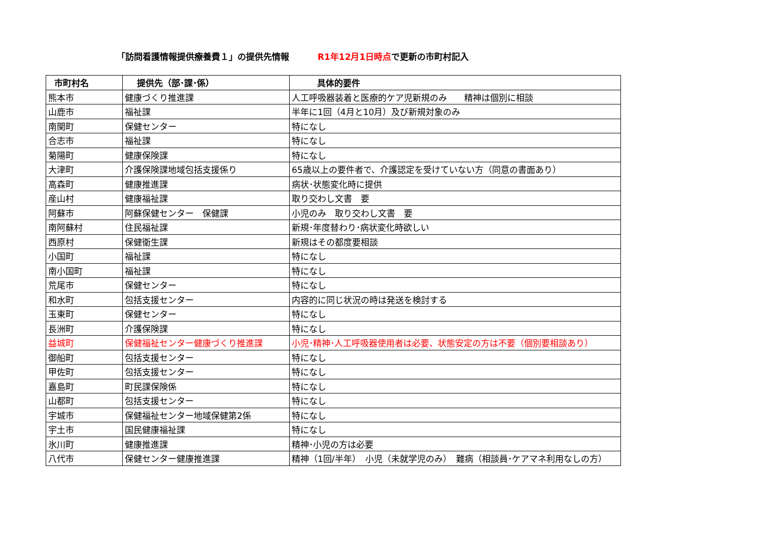「訪問看護情報提供療養費１」の提供先情報 R1年12月1日時点で更新の市町村記入
| 市町村名 | 提供先（部･課･係） | 具体的要件 |
| --- | --- | --- |
| 熊本市 | 健康づくり推進課 | 人工呼吸器装着と医療的ケア児新規のみ 精神は個別に相談 |
| 山鹿市 | 福祉課 | 半年に1回（4月と10月）及び新規対象のみ |
| 南関町 | 保健センター | 特になし |
| 合志市 | 福祉課 | 特になし |
| 菊陽町 | 健康保険課 | 特になし |
| 大津町 | 介護保険課地域包括支援係り | 65歳以上の要件者で、介護認定を受けていない方（同意の書面あり） |
| 高森町 | 健康推進課 | 病状･状態変化時に提供 |
| 産山村 | 健康福祉課 | 取り交わし文書 要 |
| 阿蘇市 | 阿蘇保健センター 保健課 | 小児のみ 取り交わし文書 要 |
| 南阿蘇村 | 住民福祉課 | 新規･年度替わり･病状変化時欲しい |
| 西原村 | 保健衛生課 | 新規はその都度要相談 |
| 小国町 | 福祉課 | 特になし |
| 南小国町 | 福祉課 | 特になし |
| 荒尾市 | 保健センター | 特になし |
| 和水町 | 包括支援センター | 内容的に同じ状況の時は発送を検討する |
| 玉東町 | 保健センター | 特になし |
| 長洲町 | 介護保険課 | 特になし |
| 益城町 | 保健福祉センター健康づくり推進課 | 小児･精神･人工呼吸器使用者は必要、状態安定の方は不要（個別要相談あり） |
| 御船町 | 包括支援センター | 特になし |
| 甲佐町 | 包括支援センター | 特になし |
| 嘉島町 | 町民課保険係 | 特になし |
| 山都町 | 包括支援センター | 特になし |
| 宇城市 | 保健福祉センター地域保健第2係 | 特になし |
| 宇土市 | 国民健康福祉課 | 特になし |
| 氷川町 | 健康推進課 | 精神･小児の方は必要 |
| 八代市 | 保健センター健康推進課 | 精神（1回/半年） 小児（未就学児のみ） 難病（相談員･ケアマネ利用なしの方） |